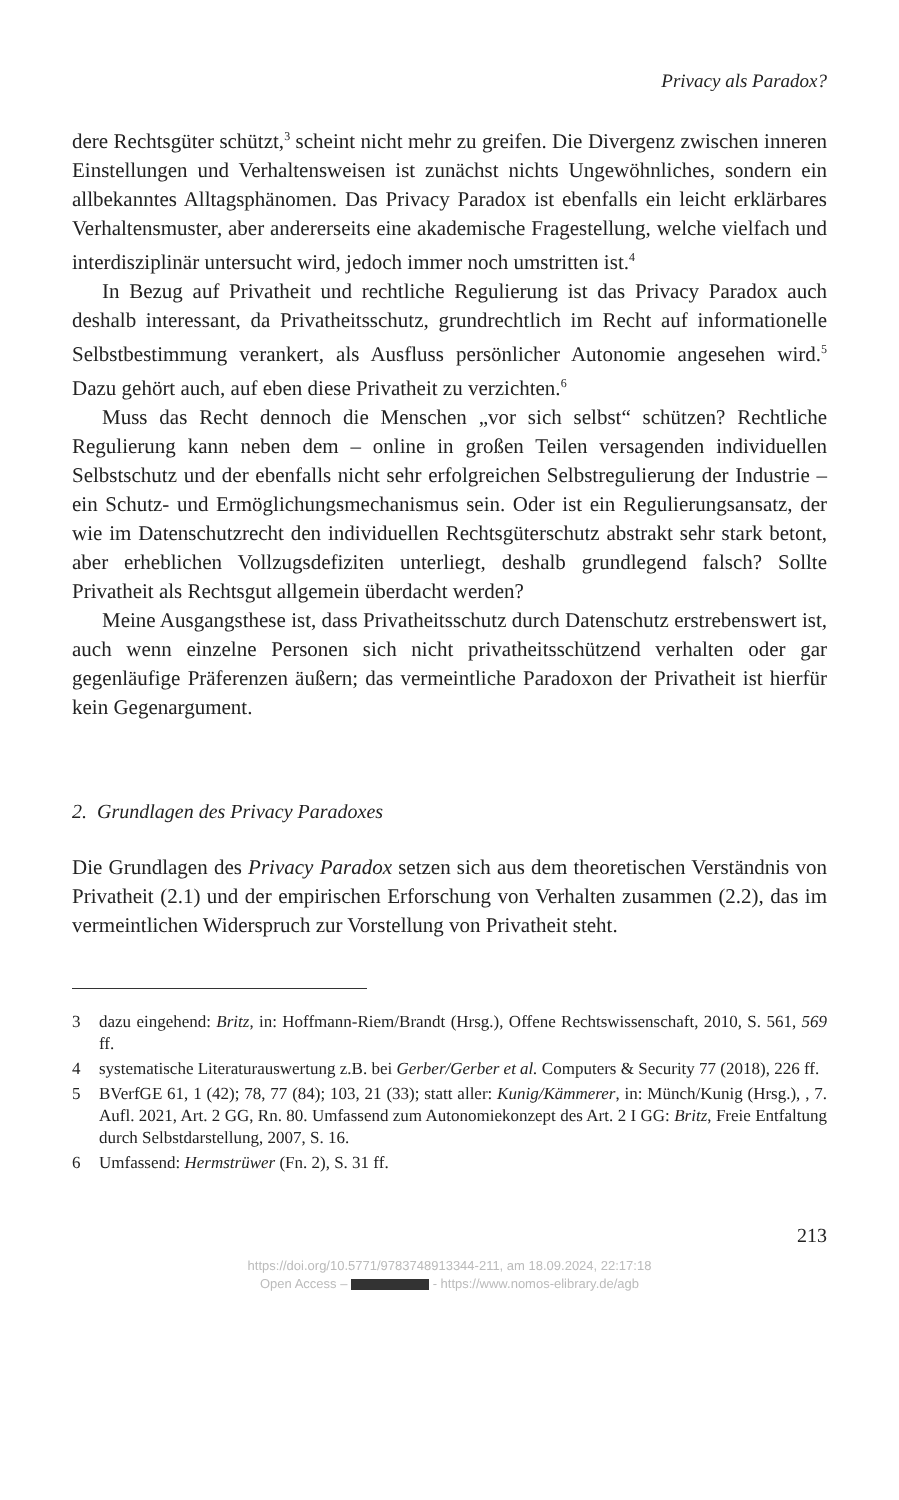Privacy als Paradox?
dere Rechtsgüter schützt,<sup>3</sup> scheint nicht mehr zu greifen. Die Divergenz zwischen inneren Einstellungen und Verhaltensweisen ist zunächst nichts Ungewöhnliches, sondern ein allbekanntes Alltagsphänomen. Das Privacy Paradox ist ebenfalls ein leicht erklärbares Verhaltensmuster, aber andererseits eine akademische Fragestellung, welche vielfach und interdisziplinär untersucht wird, jedoch immer noch umstritten ist.<sup>4</sup>
In Bezug auf Privatheit und rechtliche Regulierung ist das Privacy Paradox auch deshalb interessant, da Privatheitsschutz, grundrechtlich im Recht auf informationelle Selbstbestimmung verankert, als Ausfluss persönlicher Autonomie angesehen wird.<sup>5</sup> Dazu gehört auch, auf eben diese Privatheit zu verzichten.<sup>6</sup>
Muss das Recht dennoch die Menschen „vor sich selbst“ schützen? Rechtliche Regulierung kann neben dem – online in großen Teilen versagenden individuellen Selbstschutz und der ebenfalls nicht sehr erfolgreichen Selbstregulierung der Industrie – ein Schutz- und Ermöglichungsmechanismus sein. Oder ist ein Regulierungsansatz, der wie im Datenschutzrecht den individuellen Rechtsgüterschutz abstrakt sehr stark betont, aber erheblichen Vollzugsdefiziten unterliegt, deshalb grundlegend falsch? Sollte Privatheit als Rechtsgut allgemein überdacht werden?
Meine Ausgangsthese ist, dass Privatheitsschutz durch Datenschutz erstrebenswert ist, auch wenn einzelne Personen sich nicht privatheitsschützend verhalten oder gar gegenläufige Präferenzen äußern; das vermeintliche Paradoxon der Privatheit ist hierfür kein Gegenargument.
2. Grundlagen des Privacy Paradoxes
Die Grundlagen des Privacy Paradox setzen sich aus dem theoretischen Verständnis von Privatheit (2.1) und der empirischen Erforschung von Verhalten zusammen (2.2), das im vermeintlichen Widerspruch zur Vorstellung von Privatheit steht.
3 dazu eingehend: Britz, in: Hoffmann-Riem/Brandt (Hrsg.), Offene Rechtswissenschaft, 2010, S. 561, 569 ff.
4 systematische Literaturauswertung z.B. bei Gerber/Gerber et al. Computers & Security 77 (2018), 226 ff.
5 BVerfGE 61, 1 (42); 78, 77 (84); 103, 21 (33); statt aller: Kunig/Kämmerer, in: Münch/Kunig (Hrsg.), , 7. Aufl. 2021, Art. 2 GG, Rn. 80. Umfassend zum Autonomiekonzept des Art. 2 I GG: Britz, Freie Entfaltung durch Selbstdarstellung, 2007, S. 16.
6 Umfassend: Hermstrüwer (Fn. 2), S. 31 ff.
213
https://doi.org/10.5771/9783748913344-211, am 18.09.2024, 22:17:18
Open Access – - https://www.nomos-elibrary.de/agb